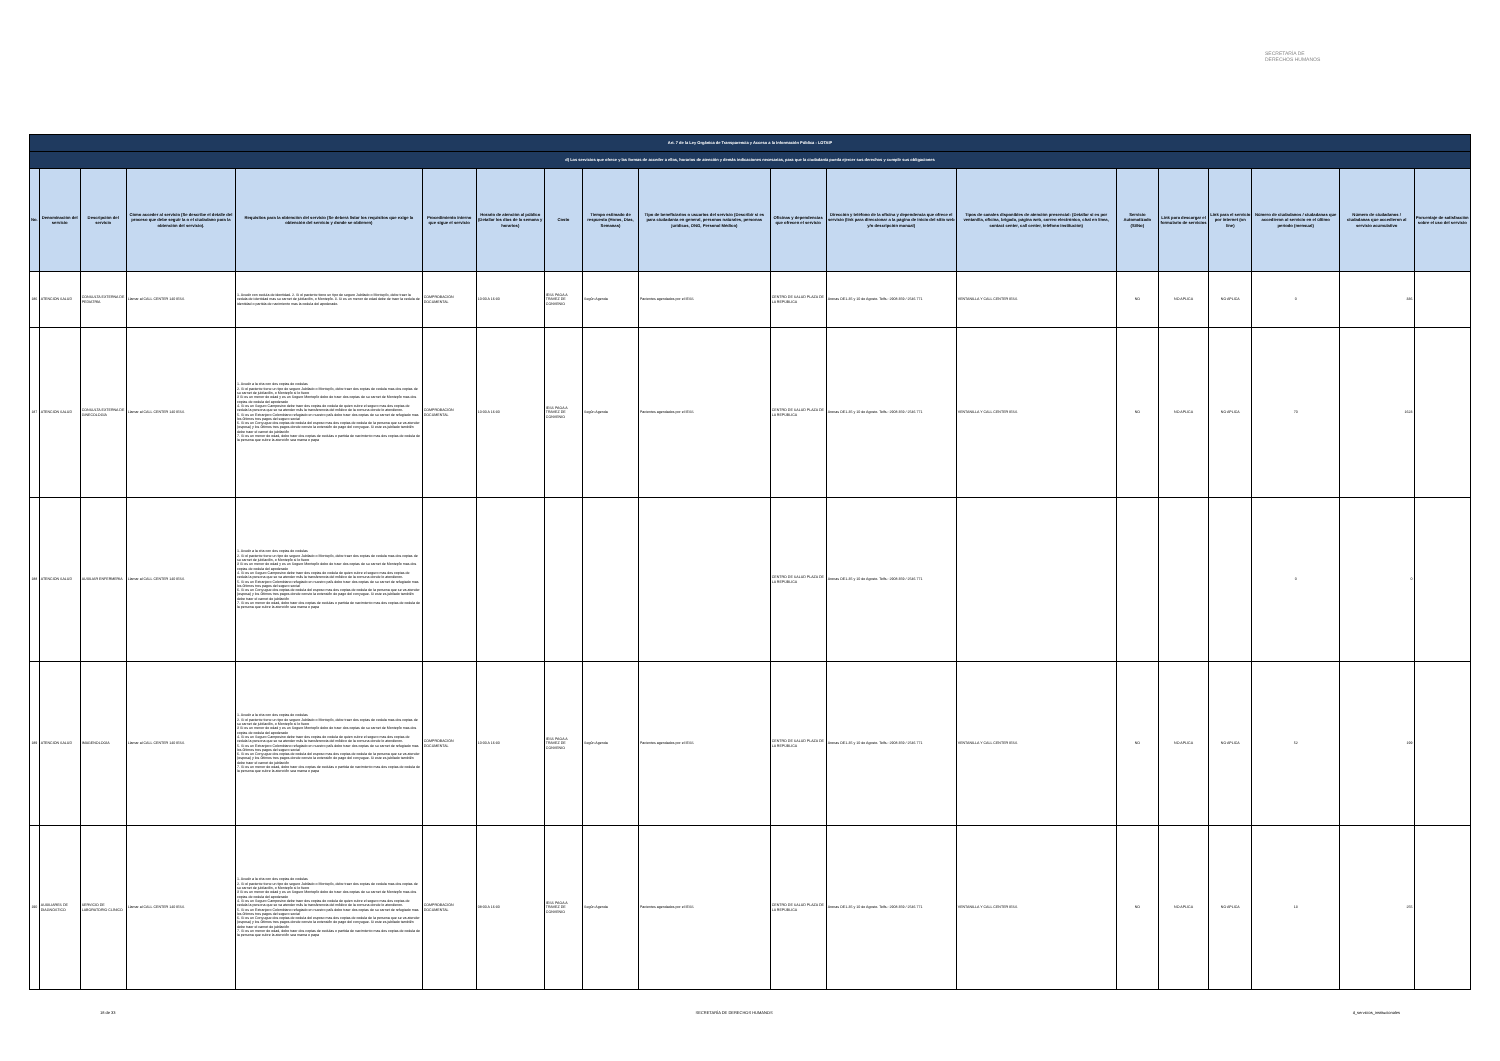SECRETARÍA DE DERECHOS HUMANOS
| Art. 7 de la Ley Orgánica de Transparencia y Acceso a la Información Pública - LOTAIP | | | | | | | | | | | | | | | | | | |
| d) Los servicios que ofrece y las formas de acceder a ellos, horarios de atención y demás indicaciones necesarias, para que la ciudadanía pueda ejercer sus derechos y cumplir sus obligaciones | | | | | | | | | | | | | | | | | | |
| No. | Denominación del servicio | Descripción del servicio | Cómo acceder al servicio (Se describe el detalle del proceso que debe seguir la o el ciudadano para la obtención del servicio). | Requisitos para la obtención del servicio (Se deberá listar los requisitos que exige la obtención del servicio y donde se obtienen) | Procedimiento interno que sigue el servicio | Horario de atención al público (Detallar los días de la semana y horarios) | Costo | Tiempo estimado de respuesta (Horas, Días, Semanas) | Tipo de beneficiarios o usuarios del servicio (Describir si es para ciudadanía en general, personas naturales, personas jurídicas, ONG, Personal Médico) | Oficinas y dependencias que ofrecen el servicio | Dirección y teléfono de la oficina y dependencia que ofrece el servicio (link para direccionar a la página de inicio del sitio web y/o descripción manual) | Tipos de canales disponibles de atención presencial: (Detallar si es por ventanilla, oficina, brigada, página web, correo electrónico, chat en línea, contact center, call center, teléfono institución) | Servicio Automatizado (Si/No) | Link para descargar el formulario de servicios | Link para el servicio por internet (on line) | Número de ciudadanos / ciudadanas que accedieron al servicio en el último período (mensual) | Número de ciudadanos / ciudadanas que accedieron al servicio acumulativo | Porcentaje de satisfacción sobre el uso del servicio |
| 186 | ATENCIÓN SALUD | CONSULTA EXTERNA DE PEDIATRÍA | Llamar al CALL CENTER 140 IESS | 1. Acudir con cedula de identidad. 2. Si el paciente tiene un tipo de seguro Jubilado o Montepío, debe traer la cedula de identidad mas su carnet de jubilación, o Montepío. 3. Si es un menor de edad debe de traer la cedula de identidad o partida de nacimiento mas la cedula del apoderado. | COMPROBACIÓN DOCUMENTAL | 10:00 A 16:30 | IESS PAGA A TRAVEZ DE CONVENIO | Según Agenda | Pacientes agendados por el IESS | CENTRO DE SALUD PLAZA DE LA REPÚBLICA | Arenas OE1-35 y 10 de Agosto. Telfs.: 2908 359 / 2546 771 | VENTANILLA Y CALL CENTER IESS | NO | NO APLICA | NO APLICA | 0 | 336 | |
| 187 | ATENCIÓN SALUD | CONSULTA EXTERNA DE GINECOLOGÍA | Llamar al CALL CENTER 140 IESS | 1. Acudir a la cita con dos copias de cedulas 2. Si el paciente tiene un tipo de seguro Jubilado o Montepío, debe traer dos copias de cedula mas dos copias de su carnet de jubilación, o Montepío si lo fuere 3 Si es un menor de edad y es un Seguro Montepío debe de traer dos copias de su carnet de Montepío mas dos copias de cedula del apoderado 4. Si es un Seguro Campesino debe traer dos copias de cedula de quien cubre el seguro mas dos copias de cedula la persona que se va atender más la transferencia del médico de la comuna donde lo atendieron. 5. Si es un Extranjero Colombiano refugiado en nuestro país debe traer dos copias de su carnet de refugiado mas los últimos tres pagos del seguro social 6. Si es un Conyugue dos copias de cedula del esposo mas dos copias de cedula de la persona que se va atender (esposa) y los últimos tres pagos donde conste la extensión de pago del conyugue. Si este es jubilado también debe traer el carnet de jubilación 7. Si es un menor de edad, debe traer dos copias de cedulas o partida de nacimiento mas dos copias de cedula de la persona que cubre la atención sea mama o papa | COMPROBACIÓN DOCUMENTAL | 10:00 A 16:30 | IESS PAGA A TRAVEZ DE CONVENIO | Según Agenda | Pacientes agendados por el IESS | CENTRO DE SALUD PLAZA DE LA REPÚBLICA | Arenas OE1-35 y 10 de Agosto. Telfs.: 2908 359 / 2546 771 | VENTANILLA Y CALL CENTER IESS | NO | NO APLICA | NO APLICA | 70 | 1623 | |
| 188 | ATENCIÓN SALUD | AUXILIAR ENFERMERIA | Llamar al CALL CENTER 140 IESS | 1. Acudir a la cita con dos copias de cedulas 2. Si el paciente tiene un tipo de seguro Jubilado o Montepío, debe traer dos copias de cedula mas dos copias de su carnet de jubilación, o Montepío si lo fuere 3 Si es un menor de edad y es un Seguro Montepío debe de traer dos copias de su carnet de Montepío mas dos copias de cedula del apoderado 4. Si es un Seguro Campesino debe traer dos copias de cedula de quien cubre el seguro mas dos copias de cedula la persona que se va atender más la transferencia del médico de la comuna donde lo atendieron. 5. Si es un Extranjero Colombiano refugiado en nuestro país debe traer dos copias de su carnet de refugiado mas los últimos tres pagos del seguro social 6. Si es un Conyugue dos copias de cedula del esposo mas dos copias de cedula de la persona que se va atender (esposa) y los últimos tres pagos donde conste la extensión de pago del conyugue. Si este es jubilado también debe traer el carnet de jubilación 7. Si es un menor de edad, debe traer dos copias de cedulas o partida de nacimiento mas dos copias de cedula de la persona que cubre la atención sea mama o papa | | | | | | CENTRO DE SALUD PLAZA DE LA REPÚBLICA | Arenas OE1-35 y 10 de Agosto. Telfs.: 2908 359 / 2546 771 | | | | | 0 | 0 | |
| 189 | ATENCIÓN SALUD | IMAGENOLOGÍA | Llamar al CALL CENTER 140 IESS | 1. Acudir a la cita con dos copias de cedulas 2. Si el paciente tiene un tipo de seguro Jubilado o Montepío, debe traer dos copias de cedula mas dos copias de su carnet de jubilación, o Montepío si lo fuere 3 Si es un menor de edad y es un Seguro Montepío debe de traer dos copias de su carnet de Montepío mas dos copias de cedula del apoderado 4. Si es un Seguro Campesino debe traer dos copias de cedula de quien cubre el seguro mas dos copias de cedula la persona que se va atender más la transferencia del médico de la comuna donde lo atendieron. 5. Si es un Extranjero Colombiano refugiado en nuestro país debe traer dos copias de su carnet de refugiado mas los últimos tres pagos del seguro social 6. Si es un Conyugue dos copias de cedula del esposo mas dos copias de cedula de la persona que se va atender (esposa) y los últimos tres pagos donde conste la extensión de pago del conyugue. Si este es jubilado también debe traer el carnet de jubilación 7. Si es un menor de edad, debe traer dos copias de cedulas o partida de nacimiento mas dos copias de cedula de la persona que cubre la atención sea mama o papa | COMPROBACIÓN DOCUMENTAL | 10:00 A 16:30 | IESS PAGA A TRAVEZ DE CONVENIO | Según Agenda | Pacientes agendados por el IESS | CENTRO DE SALUD PLAZA DE LA REPÚBLICA | Arenas OE1-35 y 10 de Agosto. Telfs.: 2908 359 / 2546 771 | VENTANILLA Y CALL CENTER IESS | NO | NO APLICA | NO APLICA | 52 | 199 | |
| 190 | AUXILIARES DE DIAGNÓSTICO | SERVICIO DE LABORATORIO CLÍNICO | Llamar al CALL CENTER 140 IESS | 1. Acudir a la cita con dos copias de cedulas 2. Si el paciente tiene un tipo de seguro Jubilado o Montepío, debe traer dos copias de cedula mas dos copias de su carnet de jubilación, o Montepío si lo fuere 3 Si es un menor de edad y es un Seguro Montepío debe de traer dos copias de su carnet de Montepío mas dos copias de cedula del apoderado 4. Si es un Seguro Campesino debe traer dos copias de cedula de quien cubre el seguro mas dos copias de cedula la persona que se va atender más la transferencia del médico de la comuna donde lo atendieron. 5. Si es un Extranjero Colombiano refugiado en nuestro país debe traer dos copias de su carnet de refugiado mas los últimos tres pagos del seguro social 6. Si es un Conyugue dos copias de cedula del esposo mas dos copias de cedula de la persona que se va atender (esposa) y los últimos tres pagos donde conste la extensión de pago del conyugue. Si este es jubilado también debe traer el carnet de jubilación 7. Si es un menor de edad, debe traer dos copias de cedulas o partida de nacimiento mas dos copias de cedula de la persona que cubre la atención sea mama o papa | COMPROBACIÓN DOCUMENTAL | 08:00 A 16:30 | IESS PAGA A TRAVEZ DE CONVENIO | Según Agenda | Pacientes agendados por el IESS | CENTRO DE SALUD PLAZA DE LA REPÚBLICA | Arenas OE1-35 y 10 de Agosto. Telfs.: 2908 359 / 2546 771 | VENTANILLA Y CALL CENTER IESS | NO | NO APLICA | NO APLICA | 13 | 255 | |
18 de 33 SECRETARÍA DE DERECHOS HUMANOS d_servicios_institucionales